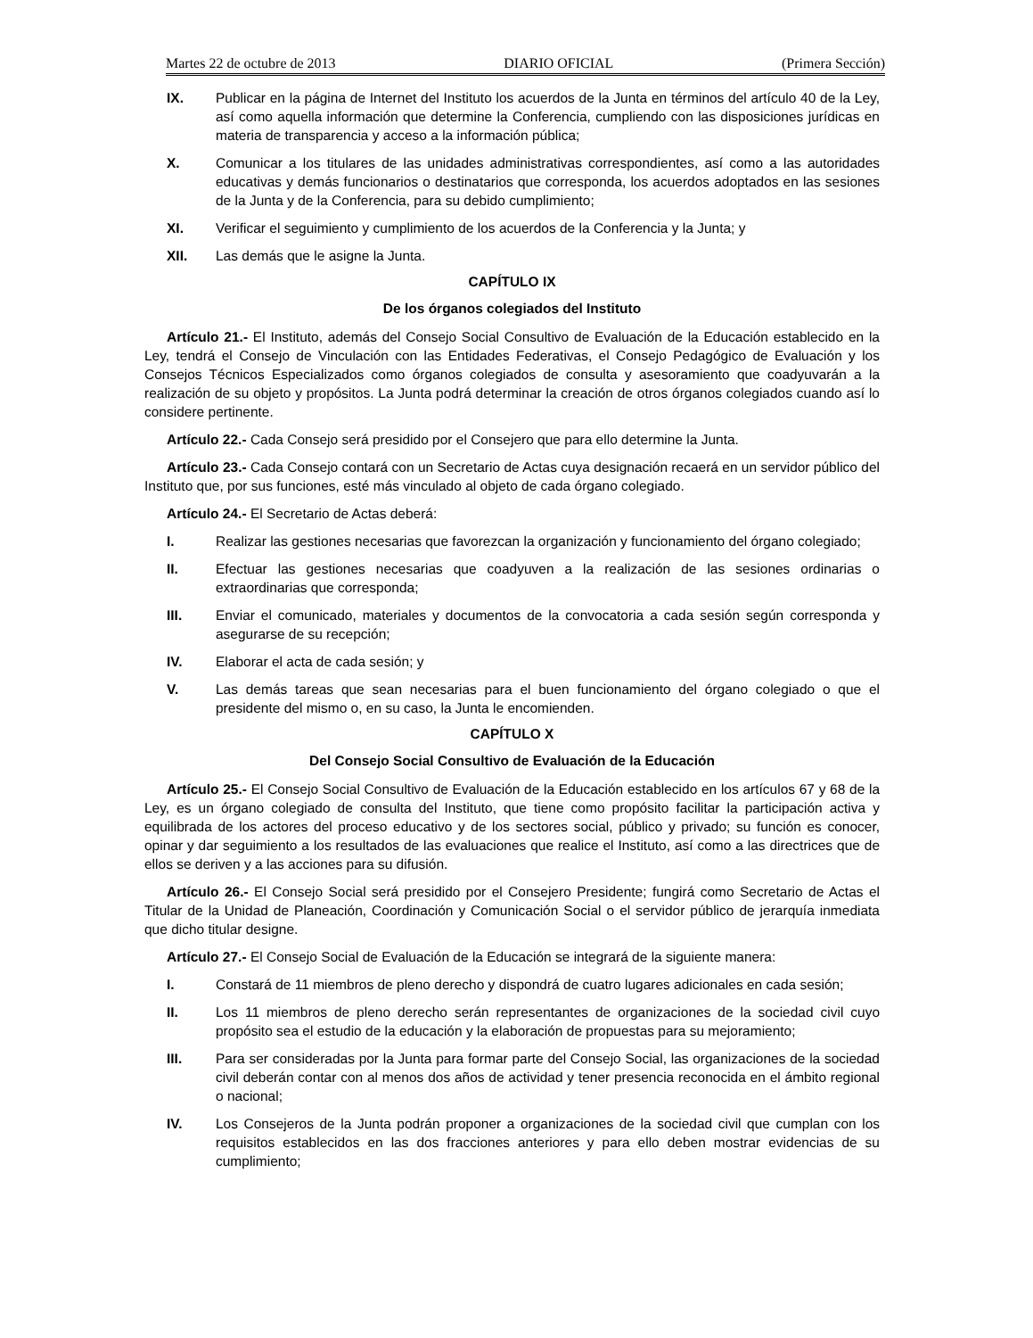Martes 22 de octubre de 2013 DIARIO OFICIAL (Primera Sección)
IX. Publicar en la página de Internet del Instituto los acuerdos de la Junta en términos del artículo 40 de la Ley, así como aquella información que determine la Conferencia, cumpliendo con las disposiciones jurídicas en materia de transparencia y acceso a la información pública;
X. Comunicar a los titulares de las unidades administrativas correspondientes, así como a las autoridades educativas y demás funcionarios o destinatarios que corresponda, los acuerdos adoptados en las sesiones de la Junta y de la Conferencia, para su debido cumplimiento;
XI. Verificar el seguimiento y cumplimiento de los acuerdos de la Conferencia y la Junta; y
XII. Las demás que le asigne la Junta.
CAPÍTULO IX
De los órganos colegiados del Instituto
Artículo 21.- El Instituto, además del Consejo Social Consultivo de Evaluación de la Educación establecido en la Ley, tendrá el Consejo de Vinculación con las Entidades Federativas, el Consejo Pedagógico de Evaluación y los Consejos Técnicos Especializados como órganos colegiados de consulta y asesoramiento que coadyuvarán a la realización de su objeto y propósitos. La Junta podrá determinar la creación de otros órganos colegiados cuando así lo considere pertinente.
Artículo 22.- Cada Consejo será presidido por el Consejero que para ello determine la Junta.
Artículo 23.- Cada Consejo contará con un Secretario de Actas cuya designación recaerá en un servidor público del Instituto que, por sus funciones, esté más vinculado al objeto de cada órgano colegiado.
Artículo 24.- El Secretario de Actas deberá:
I. Realizar las gestiones necesarias que favorezcan la organización y funcionamiento del órgano colegiado;
II. Efectuar las gestiones necesarias que coadyuven a la realización de las sesiones ordinarias o extraordinarias que corresponda;
III. Enviar el comunicado, materiales y documentos de la convocatoria a cada sesión según corresponda y asegurarse de su recepción;
IV. Elaborar el acta de cada sesión; y
V. Las demás tareas que sean necesarias para el buen funcionamiento del órgano colegiado o que el presidente del mismo o, en su caso, la Junta le encomienden.
CAPÍTULO X
Del Consejo Social Consultivo de Evaluación de la Educación
Artículo 25.- El Consejo Social Consultivo de Evaluación de la Educación establecido en los artículos 67 y 68 de la Ley, es un órgano colegiado de consulta del Instituto, que tiene como propósito facilitar la participación activa y equilibrada de los actores del proceso educativo y de los sectores social, público y privado; su función es conocer, opinar y dar seguimiento a los resultados de las evaluaciones que realice el Instituto, así como a las directrices que de ellos se deriven y a las acciones para su difusión.
Artículo 26.- El Consejo Social será presidido por el Consejero Presidente; fungirá como Secretario de Actas el Titular de la Unidad de Planeación, Coordinación y Comunicación Social o el servidor público de jerarquía inmediata que dicho titular designe.
Artículo 27.- El Consejo Social de Evaluación de la Educación se integrará de la siguiente manera:
I. Constará de 11 miembros de pleno derecho y dispondrá de cuatro lugares adicionales en cada sesión;
II. Los 11 miembros de pleno derecho serán representantes de organizaciones de la sociedad civil cuyo propósito sea el estudio de la educación y la elaboración de propuestas para su mejoramiento;
III. Para ser consideradas por la Junta para formar parte del Consejo Social, las organizaciones de la sociedad civil deberán contar con al menos dos años de actividad y tener presencia reconocida en el ámbito regional o nacional;
IV. Los Consejeros de la Junta podrán proponer a organizaciones de la sociedad civil que cumplan con los requisitos establecidos en las dos fracciones anteriores y para ello deben mostrar evidencias de su cumplimiento;